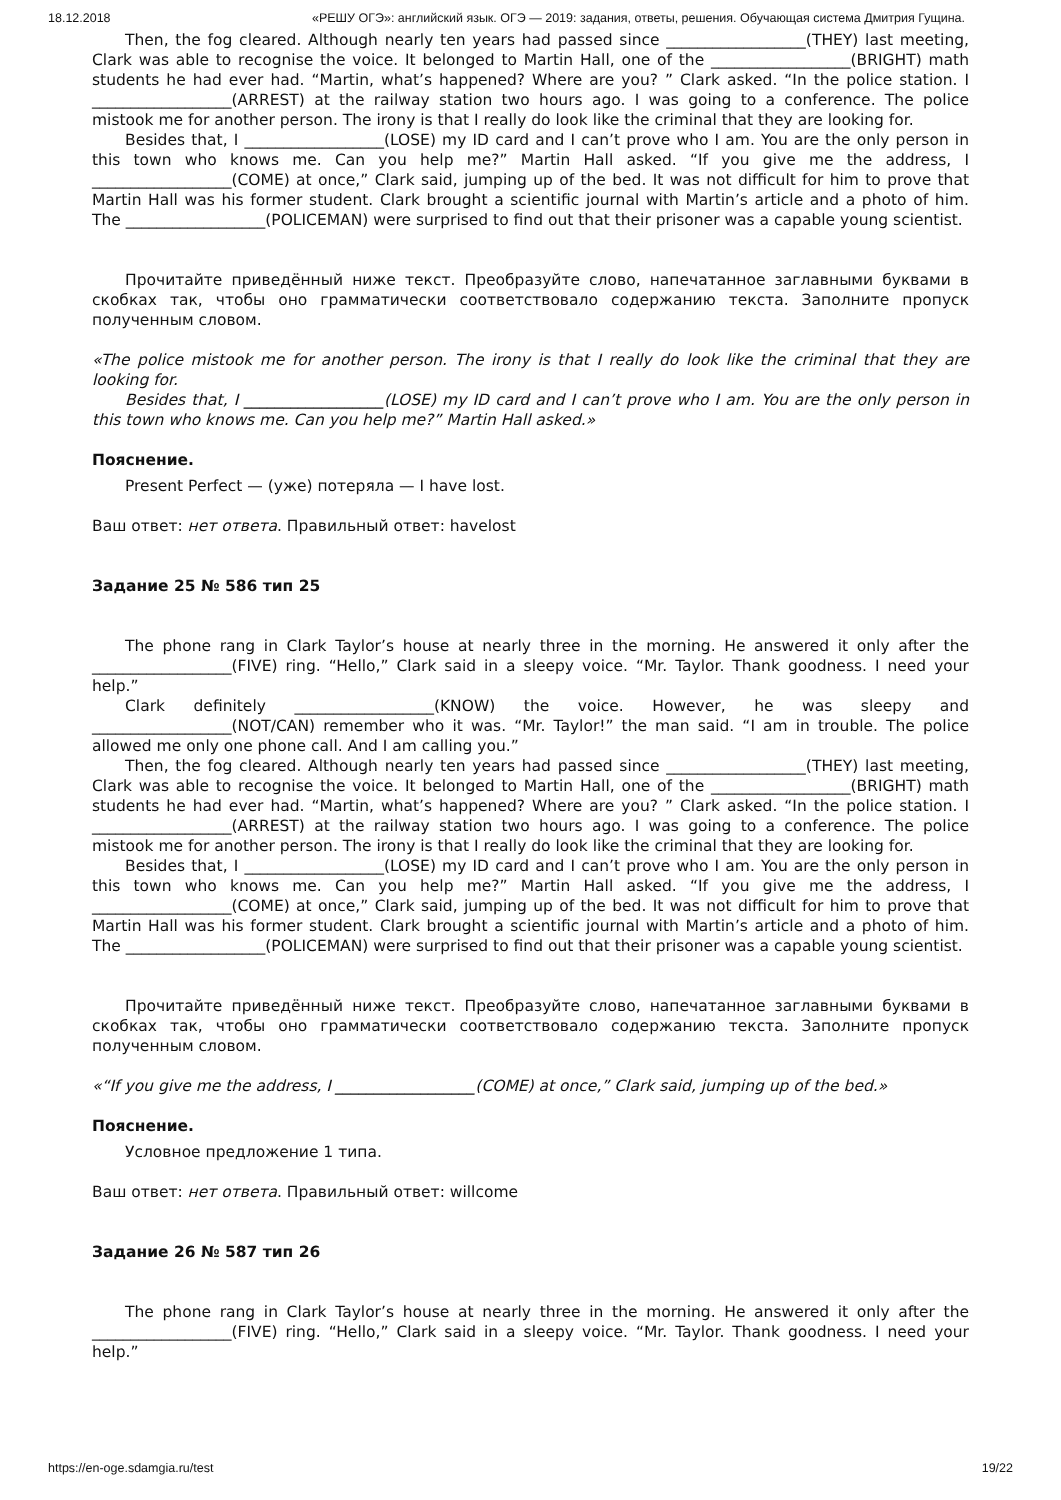18.12.2018 «РЕШУ ОГЭ»: английский язык. ОГЭ — 2019: задания, ответы, решения. Обучающая система Дмитрия Гущина.
Then, the fog cleared. Although nearly ten years had passed since __________________(THEY) last meeting, Clark was able to recognise the voice. It belonged to Martin Hall, one of the __________________(BRIGHT) math students he had ever had. “Martin, what’s happened? Where are you? ” Clark asked. “In the police station. I __________________(ARREST) at the railway station two hours ago. I was going to a conference. The police mistook me for another person. The irony is that I really do look like the criminal that they are looking for.
Besides that, I __________________(LOSE) my ID card and I can’t prove who I am. You are the only person in this town who knows me. Can you help me?” Martin Hall asked. “If you give me the address, I __________________(COME) at once,” Clark said, jumping up of the bed. It was not difficult for him to prove that Martin Hall was his former student. Clark brought a scientific journal with Martin’s article and a photo of him. The __________________(POLICEMAN) were surprised to find out that their prisoner was a capable young scientist.
Прочитайте приведённый ниже текст. Преобразуйте слово, напечатанное заглавными буквами в скобках так, чтобы оно грамматически соответствовало содержанию текста. Заполните пропуск полученным словом.
«The police mistook me for another person. The irony is that I really do look like the criminal that they are looking for.
Besides that, I __________________(LOSE) my ID card and I can’t prove who I am. You are the only person in this town who knows me. Can you help me?” Martin Hall asked.»
Пояснение.
Present Perfect — (уже) потеряла — I have lost.
Ваш ответ: нет ответа. Правильный ответ: havelost
Задание 25 № 586 тип 25
The phone rang in Clark Taylor’s house at nearly three in the morning. He answered it only after the __________________(FIVE) ring. “Hello,” Clark said in a sleepy voice. “Mr. Taylor. Thank goodness. I need your help.”
Clark definitely __________________(KNOW) the voice. However, he was sleepy and __________________(NOT/CAN) remember who it was. “Mr. Taylor!” the man said. “I am in trouble. The police allowed me only one phone call. And I am calling you.”
Then, the fog cleared. Although nearly ten years had passed since __________________(THEY) last meeting, Clark was able to recognise the voice. It belonged to Martin Hall, one of the __________________(BRIGHT) math students he had ever had. “Martin, what’s happened? Where are you? ” Clark asked. “In the police station. I __________________(ARREST) at the railway station two hours ago. I was going to a conference. The police mistook me for another person. The irony is that I really do look like the criminal that they are looking for.
Besides that, I __________________(LOSE) my ID card and I can’t prove who I am. You are the only person in this town who knows me. Can you help me?” Martin Hall asked. “If you give me the address, I __________________(COME) at once,” Clark said, jumping up of the bed. It was not difficult for him to prove that Martin Hall was his former student. Clark brought a scientific journal with Martin’s article and a photo of him. The __________________(POLICEMAN) were surprised to find out that their prisoner was a capable young scientist.
Прочитайте приведённый ниже текст. Преобразуйте слово, напечатанное заглавными буквами в скобках так, чтобы оно грамматически соответствовало содержанию текста. Заполните пропуск полученным словом.
«“If you give me the address, I __________________(COME) at once,” Clark said, jumping up of the bed.»
Пояснение.
Условное предложение 1 типа.
Ваш ответ: нет ответа. Правильный ответ: willcome
Задание 26 № 587 тип 26
The phone rang in Clark Taylor’s house at nearly three in the morning. He answered it only after the __________________(FIVE) ring. “Hello,” Clark said in a sleepy voice. “Mr. Taylor. Thank goodness. I need your help.”
https://en-oge.sdamgia.ru/test 19/22